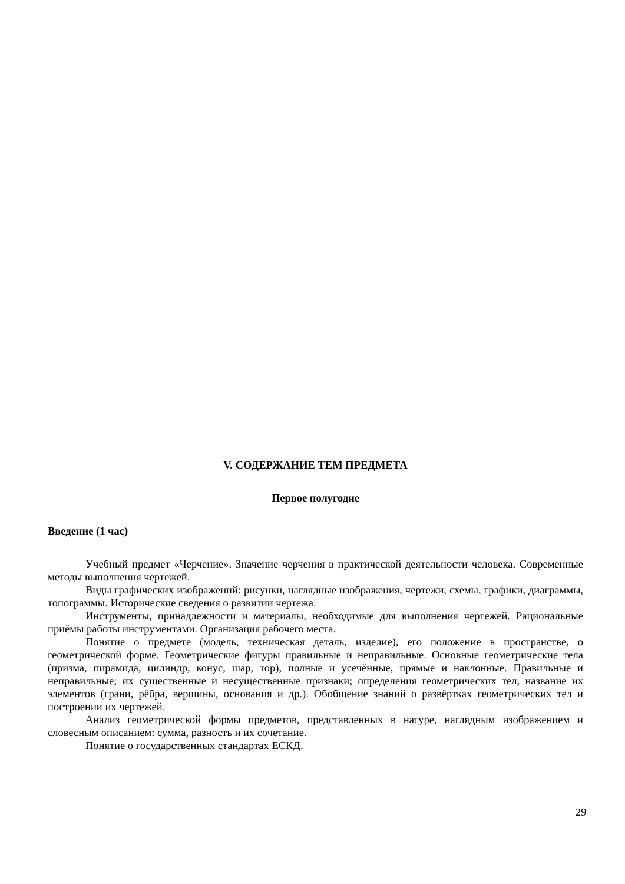V. СОДЕРЖАНИЕ ТЕМ ПРЕДМЕТА
Первое полугодие
Введение (1 час)
Учебный предмет «Черчение». Значение черчения в практической деятельности человека. Современные методы выполнения чертежей.
Виды графических изображений: рисунки, наглядные изображения, чертежи, схемы, графики, диаграммы, топограммы. Исторические сведения о развитии чертежа.
Инструменты, принадлежности и материалы, необходимые для выполнения чертежей. Рациональные приёмы работы инструментами. Организация рабочего места.
Понятие о предмете (модель, техническая деталь, изделие), его положение в пространстве, о геометрической форме. Геометрические фигуры правильные и неправильные. Основные геометрические тела (призма, пирамида, цилиндр, конус, шар, тор), полные и усечённые, прямые и наклонные. Правильные и неправильные; их существенные и несущественные признаки; определения геометрических тел, название их элементов (грани, рёбра, вершины, основания и др.). Обобщение знаний о развёртках геометрических тел и построении их чертежей.
Анализ геометрической формы предметов, представленных в натуре, наглядным изображением и словесным описанием: сумма, разность и их сочетание.
Понятие о государственных стандартах ЕСКД.
29